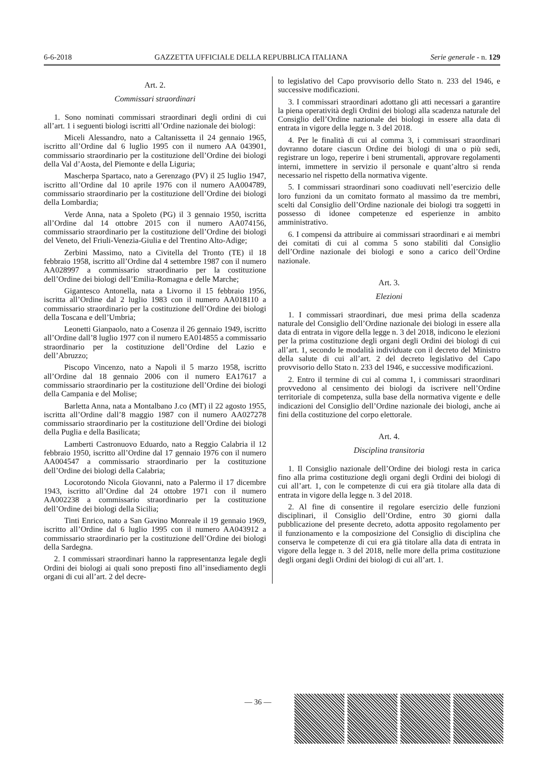6-6-2018 GAZZETTA UFFICIALE DELLA REPUBBLICA ITALIANA Serie generale - n. 129
Art. 2.
Commissari straordinari
1. Sono nominati commissari straordinari degli ordini di cui all’art. 1 i seguenti biologi iscritti all’Ordine nazionale dei biologi:
Miceli Alessandro, nato a Caltanissetta il 24 gennaio 1965, iscritto all’Ordine dal 6 luglio 1995 con il numero AA 043901, commissario straordinario per la costituzione dell’Ordine dei biologi della Val d’Aosta, del Piemonte e della Liguria;
Mascherpa Spartaco, nato a Gerenzago (PV) il 25 luglio 1947, iscritto all’Ordine dal 10 aprile 1976 con il numero AA004789, commissario straordinario per la costituzione dell’Ordine dei biologi della Lombardia;
Verde Anna, nata a Spoleto (PG) il 3 gennaio 1950, iscritta all’Ordine dal 14 ottobre 2015 con il numero AA074156, commissario straordinario per la costituzione dell’Ordine dei biologi del Veneto, del Friuli-Venezia-Giulia e del Trentino Alto-Adige;
Zerbini Massimo, nato a Civitella del Tronto (TE) il 18 febbraio 1958, iscritto all’Ordine dal 4 settembre 1987 con il numero AA028997 a commissario straordinario per la costituzione dell’Ordine dei biologi dell’Emilia-Romagna e delle Marche;
Gigantesco Antonella, nata a Livorno il 15 febbraio 1956, iscritta all’Ordine dal 2 luglio 1983 con il numero AA018110 a commissario straordinario per la costituzione dell’Ordine dei biologi della Toscana e dell’Umbria;
Leonetti Gianpaolo, nato a Cosenza il 26 gennaio 1949, iscritto all’Ordine dall’8 luglio 1977 con il numero EA014855 a commissario straordinario per la costituzione dell’Ordine del Lazio e dell’Abruzzo;
Piscopo Vincenzo, nato a Napoli il 5 marzo 1958, iscritto all’Ordine dal 18 gennaio 2006 con il numero EA17617 a commissario straordinario per la costituzione dell’Ordine dei biologi della Campania e del Molise;
Barletta Anna, nata a Montalbano J.co (MT) il 22 agosto 1955, iscritta all’Ordine dall’8 maggio 1987 con il numero AA027278 commissario straordinario per la costituzione dell’Ordine dei biologi della Puglia e della Basilicata;
Lamberti Castronuovo Eduardo, nato a Reggio Calabria il 12 febbraio 1950, iscritto all’Ordine dal 17 gennaio 1976 con il numero AA004547 a commissario straordinario per la costituzione dell’Ordine dei biologi della Calabria;
Locorotondo Nicola Giovanni, nato a Palermo il 17 dicembre 1943, iscritto all’Ordine dal 24 ottobre 1971 con il numero AA002238 a commissario straordinario per la costituzione dell’Ordine dei biologi della Sicilia;
Tinti Enrico, nato a San Gavino Monreale il 19 gennaio 1969, iscritto all’Ordine dal 6 luglio 1995 con il numero AA043912 a commissario straordinario per la costituzione dell’Ordine dei biologi della Sardegna.
2. I commissari straordinari hanno la rappresentanza legale degli Ordini dei biologi ai quali sono preposti fino all’insediamento degli organi di cui all’art. 2 del decre-
to legislativo del Capo provvisorio dello Stato n. 233 del 1946, e successive modificazioni.
3. I commissari straordinari adottano gli atti necessari a garantire la piena operatività degli Ordini dei biologi alla scadenza naturale del Consiglio dell’Ordine nazionale dei biologi in essere alla data di entrata in vigore della legge n. 3 del 2018.
4. Per le finalità di cui al comma 3, i commissari straordinari dovranno dotare ciascun Ordine dei biologi di una o più sedi, registrare un logo, reperire i beni strumentali, approvare regolamenti interni, immettere in servizio il personale e quant’altro si renda necessario nel rispetto della normativa vigente.
5. I commissari straordinari sono coadiuvati nell’esercizio delle loro funzioni da un comitato formato al massimo da tre membri, scelti dal Consiglio dell’Ordine nazionale dei biologi tra soggetti in possesso di idonee competenze ed esperienze in ambito amministrativo.
6. I compensi da attribuire ai commissari straordinari e ai membri dei comitati di cui al comma 5 sono stabiliti dal Consiglio dell’Ordine nazionale dei biologi e sono a carico dell’Ordine nazionale.
Art. 3.
Elezioni
1. I commissari straordinari, due mesi prima della scadenza naturale del Consiglio dell’Ordine nazionale dei biologi in essere alla data di entrata in vigore della legge n. 3 del 2018, indicono le elezioni per la prima costituzione degli organi degli Ordini dei biologi di cui all’art. 1, secondo le modalità individuate con il decreto del Ministro della salute di cui all’art. 2 del decreto legislativo del Capo provvisorio dello Stato n. 233 del 1946, e successive modificazioni.
2. Entro il termine di cui al comma 1, i commissari straordinari provvedono al censimento dei biologi da iscrivere nell’Ordine territoriale di competenza, sulla base della normativa vigente e delle indicazioni del Consiglio dell’Ordine nazionale dei biologi, anche ai fini della costituzione del corpo elettorale.
Art. 4.
Disciplina transitoria
1. Il Consiglio nazionale dell’Ordine dei biologi resta in carica fino alla prima costituzione degli organi degli Ordini dei biologi di cui all’art. 1, con le competenze di cui era già titolare alla data di entrata in vigore della legge n. 3 del 2018.
2. Al fine di consentire il regolare esercizio delle funzioni disciplinari, il Consiglio dell’Ordine, entro 30 giorni dalla pubblicazione del presente decreto, adotta apposito regolamento per il funzionamento e la composizione del Consiglio di disciplina che conserva le competenze di cui era già titolare alla data di entrata in vigore della legge n. 3 del 2018, nelle more della prima costituzione degli organi degli Ordini dei biologi di cui all’art. 1.
— 36 —